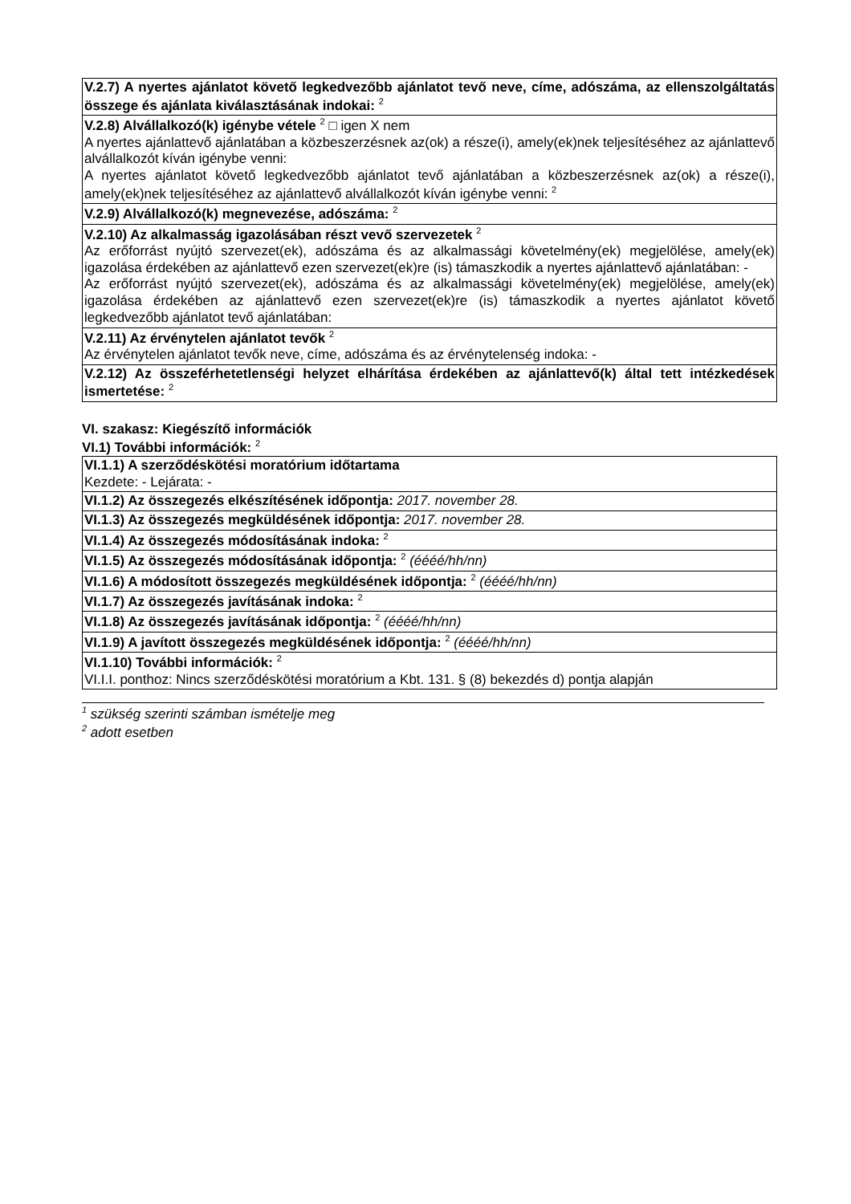| V.2.7) A nyertes ajánlatot követő legkedvezőbb ajánlatot tevő neve, címe, adószáma, az ellenszolgáltatás összege és ajánlata kiválasztásának indokai: <sup>2</sup> |
| V.2.8) Alvállalkozó(k) igénybe vétele <sup>2</sup> □ igen X nem A nyertes ajánlattevő ajánlatában a közbeszerzésnek az(ok) a része(i), amely(ek)nek teljesítéséhez az ajánlattevő alvállalkozót kíván igénybe venni: A nyertes ajánlatot követő legkedvezőbb ajánlatot tevő ajánlatában a közbeszerzésnek az(ok) a része(i), amely(ek)nek teljesítéséhez az ajánlattevő alvállalkozót kíván igénybe venni: <sup>2</sup> |
| V.2.9) Alvállalkozó(k) megnevezése, adószáma: <sup>2</sup> |
| V.2.10) Az alkalmasság igazolásában részt vevő szervezetek <sup>2</sup> Az erőforrást nyújtó szervezet(ek), adószáma és az alkalmassági követelmény(ek) megjelölése, amely(ek) igazolása érdekében az ajánlattevő ezen szervezet(ek)re (is) támaszkodik a nyertes ajánlattevő ajánlatában: - Az erőforrást nyújtó szervezet(ek), adószáma és az alkalmassági követelmény(ek) megjelölése, amely(ek) igazolása érdekében az ajánlattevő ezen szervezet(ek)re (is) támaszkodik a nyertes ajánlatot követő legkedvezőbb ajánlatot tevő ajánlatában: |
| V.2.11) Az érvénytelen ajánlatot tevők <sup>2</sup> Az érvénytelen ajánlatot tevők neve, címe, adószáma és az érvénytelenség indoka: - |
| V.2.12) Az összeférhetetlenségi helyzet elhárítása érdekében az ajánlattevő(k) által tett intézkedések ismertetése: <sup>2</sup> |
VI. szakasz: Kiegészítő információk
VI.1) További információk: <sup>2</sup>
| VI.1.1) A szerződéskötési moratórium időtartama Kezdete: - Lejárata: - |
| VI.1.2) Az összegezés elkészítésének időpontja: 2017. november 28. |
| VI.1.3) Az összegezés megküldésének időpontja: 2017. november 28. |
| VI.1.4) Az összegezés módosításának indoka: <sup>2</sup> |
| VI.1.5) Az összegezés módosításának időpontja: <sup>2</sup> (éééé/hh/nn) |
| VI.1.6) A módosított összegezés megküldésének időpontja: <sup>2</sup> (éééé/hh/nn) |
| VI.1.7) Az összegezés javításának indoka: <sup>2</sup> |
| VI.1.8) Az összegezés javításának időpontja: <sup>2</sup> (éééé/hh/nn) |
| VI.1.9) A javított összegezés megküldésének időpontja: <sup>2</sup> (éééé/hh/nn) |
| VI.1.10) További információk: <sup>2</sup> VI.I.I. ponthoz: Nincs szerződéskötési moratórium a Kbt. 131. § (8) bekezdés d) pontja alapján |
<sup>1</sup> szükség szerinti számban ismételje meg
<sup>2</sup> adott esetben